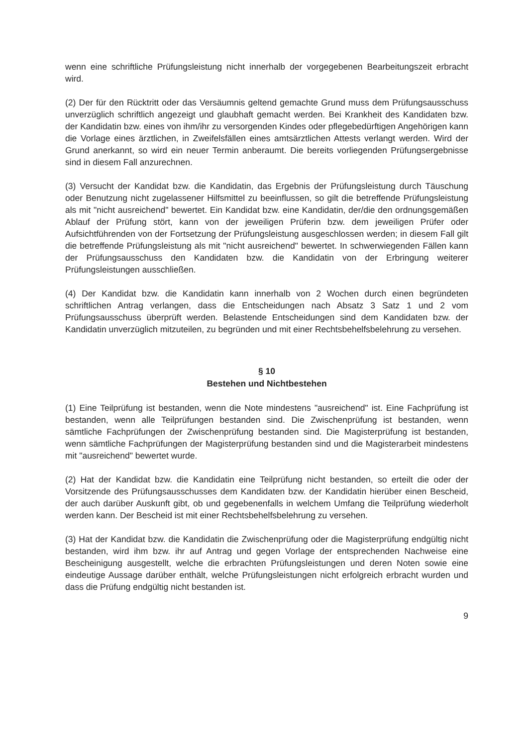wenn eine schriftliche Prüfungsleistung nicht innerhalb der vorgegebenen Bearbeitungszeit erbracht wird.
(2) Der für den Rücktritt oder das Versäumnis geltend gemachte Grund muss dem Prüfungsausschuss unverzüglich schriftlich angezeigt und glaubhaft gemacht werden. Bei Krankheit des Kandidaten bzw. der Kandidatin bzw. eines von ihm/ihr zu versorgenden Kindes oder pflegebedürftigen Angehörigen kann die Vorlage eines ärztlichen, in Zweifelsfällen eines amtsärztlichen Attests verlangt werden. Wird der Grund anerkannt, so wird ein neuer Termin anberaumt. Die bereits vorliegenden Prüfungsergebnisse sind in diesem Fall anzurechnen.
(3) Versucht der Kandidat bzw. die Kandidatin, das Ergebnis der Prüfungsleistung durch Täuschung oder Benutzung nicht zugelassener Hilfsmittel zu beeinflussen, so gilt die betreffende Prüfungsleistung als mit "nicht ausreichend" bewertet. Ein Kandidat bzw. eine Kandidatin, der/die den ordnungsgemäßen Ablauf der Prüfung stört, kann von der jeweiligen Prüferin bzw. dem jeweiligen Prüfer oder Aufsichtführenden von der Fortsetzung der Prüfungsleistung ausgeschlossen werden; in diesem Fall gilt die betreffende Prüfungsleistung als mit "nicht ausreichend" bewertet. In schwerwiegenden Fällen kann der Prüfungsausschuss den Kandidaten bzw. die Kandidatin von der Erbringung weiterer Prüfungsleistungen ausschließen.
(4) Der Kandidat bzw. die Kandidatin kann innerhalb von 2 Wochen durch einen begründeten schriftlichen Antrag verlangen, dass die Entscheidungen nach Absatz 3 Satz 1 und 2 vom Prüfungsausschuss überprüft werden. Belastende Entscheidungen sind dem Kandidaten bzw. der Kandidatin unverzüglich mitzuteilen, zu begründen und mit einer Rechtsbehelfsbelehrung zu versehen.
§ 10
Bestehen und Nichtbestehen
(1) Eine Teilprüfung ist bestanden, wenn die Note mindestens "ausreichend" ist. Eine Fachprüfung ist bestanden, wenn alle Teilprüfungen bestanden sind. Die Zwischenprüfung ist bestanden, wenn sämtliche Fachprüfungen der Zwischenprüfung bestanden sind. Die Magisterprüfung ist bestanden, wenn sämtliche Fachprüfungen der Magisterprüfung bestanden sind und die Magisterarbeit mindestens mit "ausreichend" bewertet wurde.
(2) Hat der Kandidat bzw. die Kandidatin eine Teilprüfung nicht bestanden, so erteilt die oder der Vorsitzende des Prüfungsausschusses dem Kandidaten bzw. der Kandidatin hierüber einen Bescheid, der auch darüber Auskunft gibt, ob und gegebenenfalls in welchem Umfang die Teilprüfung wiederholt werden kann. Der Bescheid ist mit einer Rechtsbehelfsbelehrung zu versehen.
(3) Hat der Kandidat bzw. die Kandidatin die Zwischenprüfung oder die Magisterprüfung endgültig nicht bestanden, wird ihm bzw. ihr auf Antrag und gegen Vorlage der entsprechenden Nachweise eine Bescheinigung ausgestellt, welche die erbrachten Prüfungsleistungen und deren Noten sowie eine eindeutige Aussage darüber enthält, welche Prüfungsleistungen nicht erfolgreich erbracht wurden und dass die Prüfung endgültig nicht bestanden ist.
9